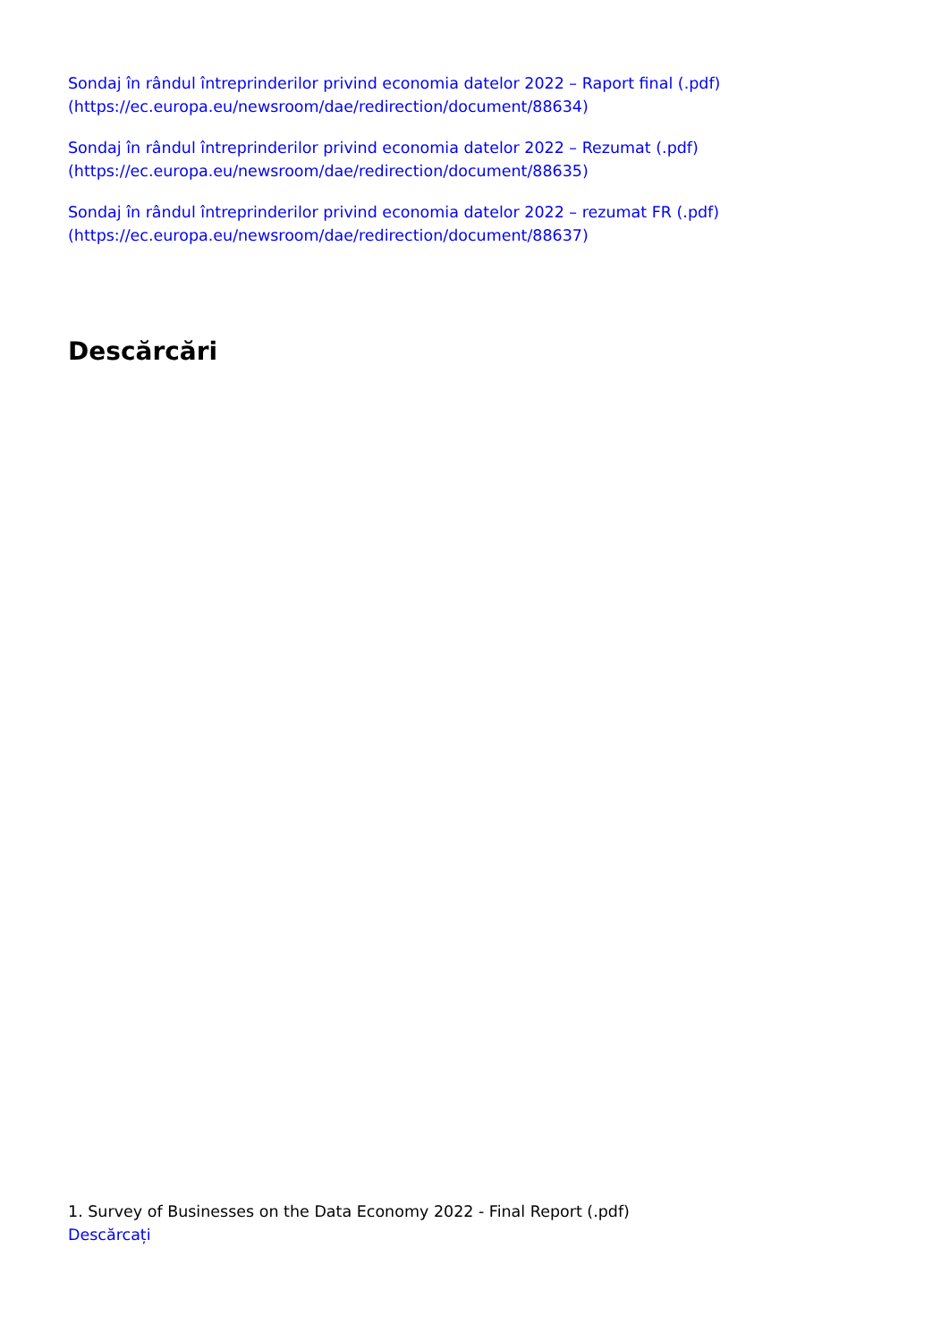Sondaj în rândul întreprinderilor privind economia datelor 2022 – Raport final (.pdf) (https://ec.europa.eu/newsroom/dae/redirection/document/88634)
Sondaj în rândul întreprinderilor privind economia datelor 2022 – Rezumat (.pdf) (https://ec.europa.eu/newsroom/dae/redirection/document/88635)
Sondaj în rândul întreprinderilor privind economia datelor 2022 – rezumat FR (.pdf) (https://ec.europa.eu/newsroom/dae/redirection/document/88637)
Descărcări
1. Survey of Businesses on the Data Economy 2022 - Final Report (.pdf)
Descărcați